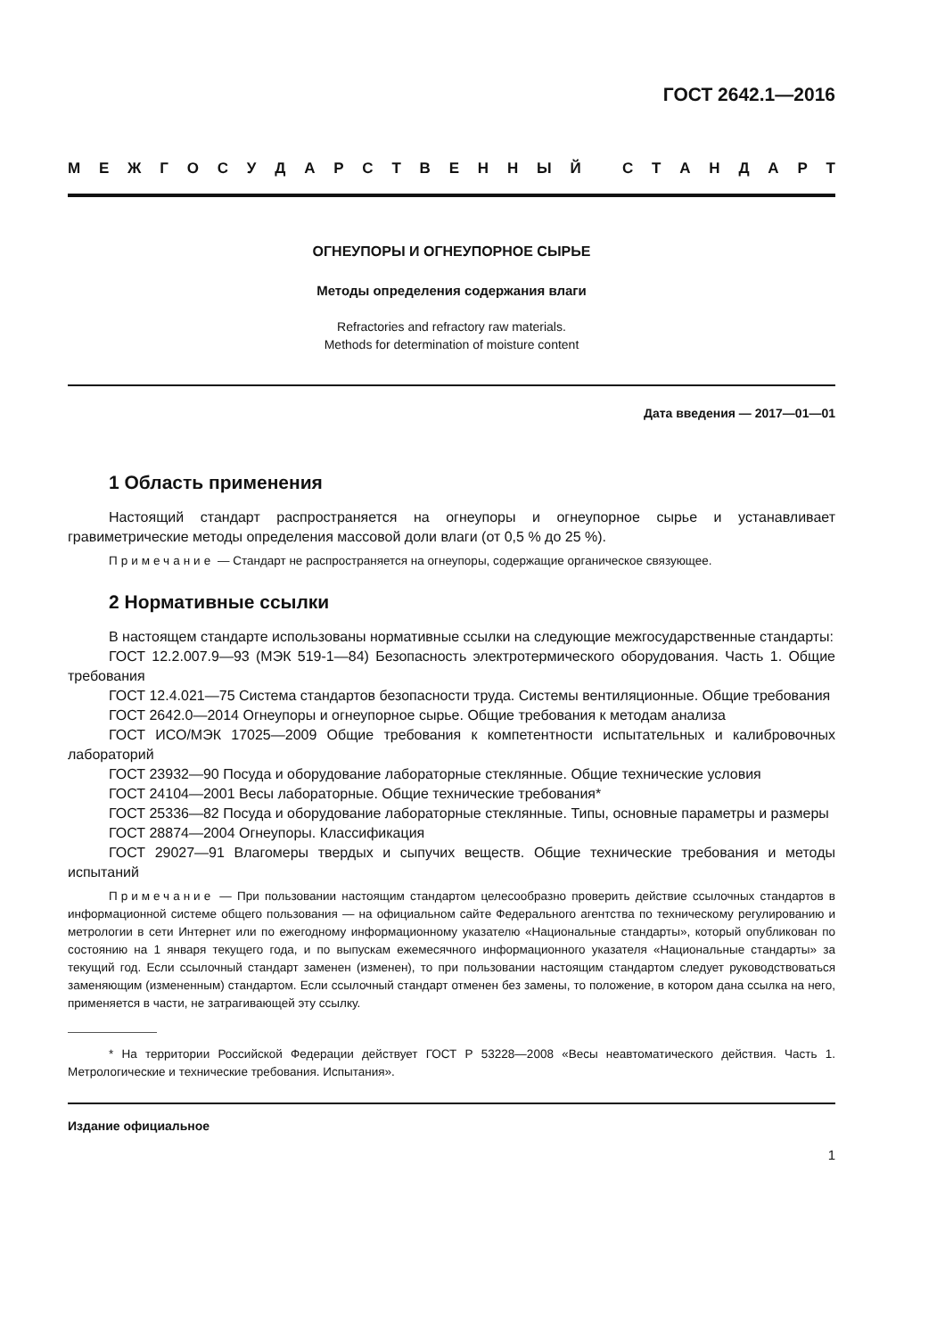ГОСТ 2642.1—2016
МЕЖГОСУДАРСТВЕННЫЙ СТАНДАРТ
ОГНЕУПОРЫ И ОГНЕУПОРНОЕ СЫРЬЕ
Методы определения содержания влаги
Refractories and refractory raw materials.
Methods for determination of moisture content
Дата введения — 2017—01—01
1 Область применения
Настоящий стандарт распространяется на огнеупоры и огнеупорное сырье и устанавливает гравиметрические методы определения массовой доли влаги (от 0,5 % до 25 %).
Примечание — Стандарт не распространяется на огнеупоры, содержащие органическое связующее.
2 Нормативные ссылки
В настоящем стандарте использованы нормативные ссылки на следующие межгосударственные стандарты:
ГОСТ 12.2.007.9—93 (МЭК 519-1—84) Безопасность электротермического оборудования. Часть 1. Общие требования
ГОСТ 12.4.021—75 Система стандартов безопасности труда. Системы вентиляционные. Общие требования
ГОСТ 2642.0—2014 Огнеупоры и огнеупорное сырье. Общие требования к методам анализа
ГОСТ ИСО/МЭК 17025—2009 Общие требования к компетентности испытательных и калибровочных лабораторий
ГОСТ 23932—90 Посуда и оборудование лабораторные стеклянные. Общие технические условия
ГОСТ 24104—2001 Весы лабораторные. Общие технические требования*
ГОСТ 25336—82 Посуда и оборудование лабораторные стеклянные. Типы, основные параметры и размеры
ГОСТ 28874—2004 Огнеупоры. Классификация
ГОСТ 29027—91 Влагомеры твердых и сыпучих веществ. Общие технические требования и методы испытаний
Примечание — При пользовании настоящим стандартом целесообразно проверить действие ссылочных стандартов в информационной системе общего пользования — на официальном сайте Федерального агентства по техническому регулированию и метрологии в сети Интернет или по ежегодному информационному указателю «Национальные стандарты», который опубликован по состоянию на 1 января текущего года, и по выпускам ежемесячного информационного указателя «Национальные стандарты» за текущий год. Если ссылочный стандарт заменен (изменен), то при пользовании настоящим стандартом следует руководствоваться заменяющим (измененным) стандартом. Если ссылочный стандарт отменен без замены, то положение, в котором дана ссылка на него, применяется в части, не затрагивающей эту ссылку.
* На территории Российской Федерации действует ГОСТ Р 53228—2008 «Весы неавтоматического действия. Часть 1. Метрологические и технические требования. Испытания».
Издание официальное
1